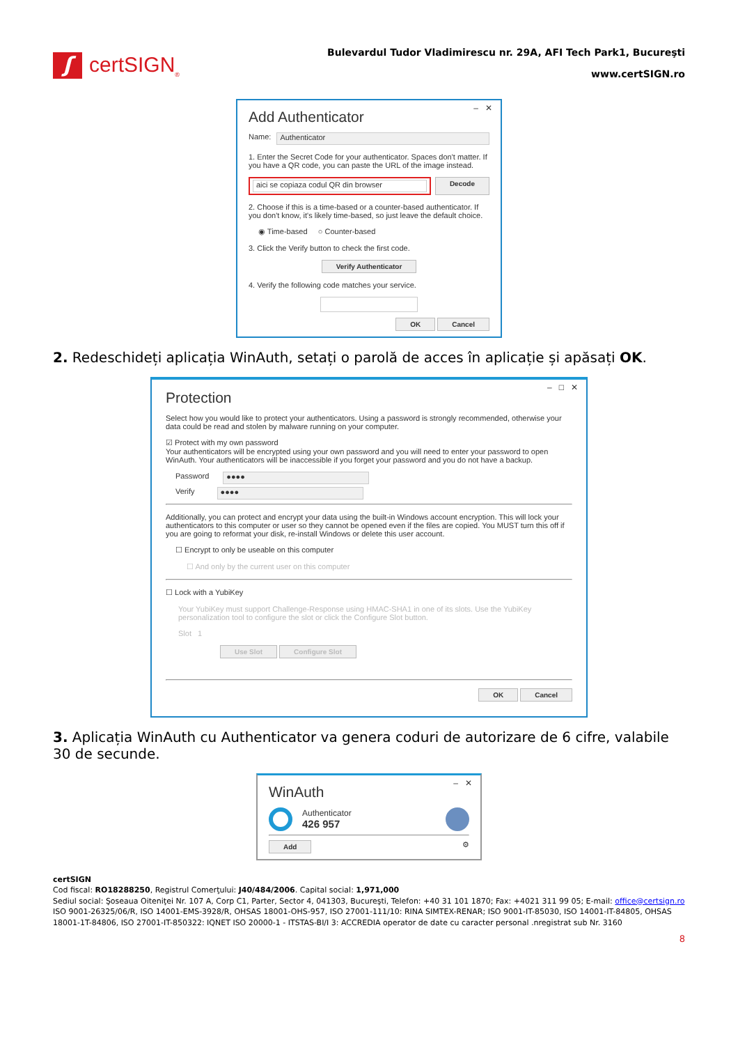ʃ
certSIGN<sub>®</sub>
Bulevardul Tudor Vladimirescu nr. 29A, AFI Tech Park1, Bucureşti
www.certSIGN.ro
– ✕
Add Authenticator
Name:
Authenticator
1. Enter the Secret Code for your authenticator. Spaces don't matter. If you have a QR code, you can paste the URL of the image instead.
aici se copiaza codul QR din browser
Decode
2. Choose if this is a time-based or a counter-based authenticator. If you don't know, it's likely time-based, so just leave the default choice.
◉ Time-based ○ Counter-based
3. Click the Verify button to check the first code.
Verify Authenticator
4. Verify the following code matches your service.
OK Cancel
2. Redeschideți aplicația WinAuth, setați o parolă de acces în aplicație și apăsați OK.
– □ ✕
Protection
Select how you would like to protect your authenticators. Using a password is strongly recommended, otherwise your data could be read and stolen by malware running on your computer.
☑ Protect with my own password
Your authenticators will be encrypted using your own password and you will need to enter your password to open WinAuth. Your authenticators will be inaccessible if you forget your password and you do not have a backup.
Password
●●●●
Verify
●●●●
Additionally, you can protect and encrypt your data using the built-in Windows account encryption. This will lock your authenticators to this computer or user so they cannot be opened even if the files are copied. You MUST turn this off if you are going to reformat your disk, re-install Windows or delete this user account.
☐ Encrypt to only be useable on this computer
☐ And only by the current user on this computer
☐ Lock with a YubiKey
Your YubiKey must support Challenge-Response using HMAC-SHA1 in one of its slots. Use the YubiKey personalization tool to configure the slot or click the Configure Slot button.
Slot 1
Use Slot Configure Slot
OK Cancel
3. Aplicația WinAuth cu Authenticator va genera coduri de autorizare de 6 cifre, valabile 30 de secunde.
– ✕
WinAuth
Authenticator
426 957
Add ⚙
certSIGN
Cod fiscal: RO18288250, Registrul Comerţului: J40/484/2006. Capital social: 1,971,000
Sediul social: Şoseaua Oiteniţei Nr. 107 A, Corp C1, Parter, Sector 4, 041303, Bucureşti, Telefon: +40 31 101 1870; Fax: +4021 311 99 05; E-mail: office@certsign.ro
ISO 9001-26325/06/R, ISO 14001-EMS-3928/R, OHSAS 18001-OHS-957, ISO 27001-111/10: RINA SIMTEX-RENAR; ISO 9001-IT-85030, ISO 14001-IT-84805, OHSAS 18001-1T-84806, ISO 27001-IT-850322: IQNET ISO 20000-1 - ITSTAS-BI/I 3: ACCREDIA operator de date cu caracter personal .nregistrat sub Nr. 3160
8